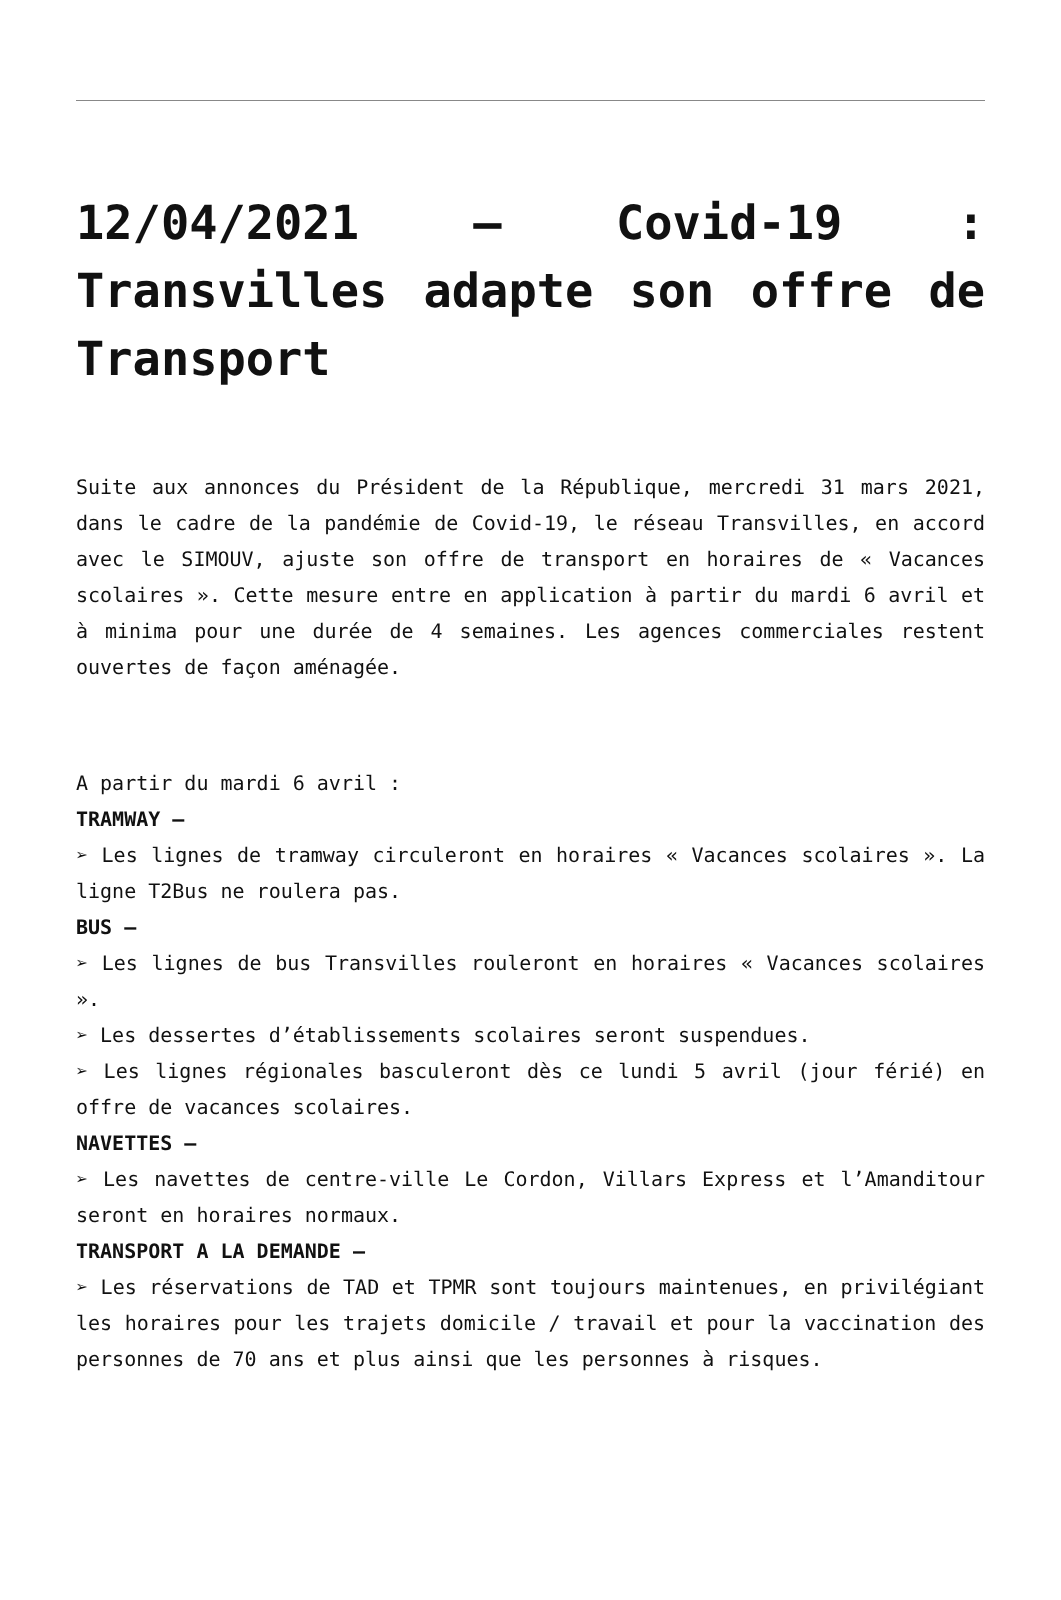12/04/2021 – Covid-19 : Transvilles adapte son offre de Transport
Suite aux annonces du Président de la République, mercredi 31 mars 2021, dans le cadre de la pandémie de Covid-19, le réseau Transvilles, en accord avec le SIMOUV, ajuste son offre de transport en horaires de « Vacances scolaires ». Cette mesure entre en application à partir du mardi 6 avril et à minima pour une durée de 4 semaines. Les agences commerciales restent ouvertes de façon aménagée.
A partir du mardi 6 avril :
TRAMWAY –
➢ Les lignes de tramway circuleront en horaires « Vacances scolaires ». La ligne T2Bus ne roulera pas.
BUS –
➢ Les lignes de bus Transvilles rouleront en horaires « Vacances scolaires ».
➢ Les dessertes d’établissements scolaires seront suspendues.
➢ Les lignes régionales basculeront dès ce lundi 5 avril (jour férié) en offre de vacances scolaires.
NAVETTES –
➢ Les navettes de centre-ville Le Cordon, Villars Express et l’Amanditour seront en horaires normaux.
TRANSPORT A LA DEMANDE –
➢ Les réservations de TAD et TPMR sont toujours maintenues, en privilégiant les horaires pour les trajets domicile / travail et pour la vaccination des personnes de 70 ans et plus ainsi que les personnes à risques.